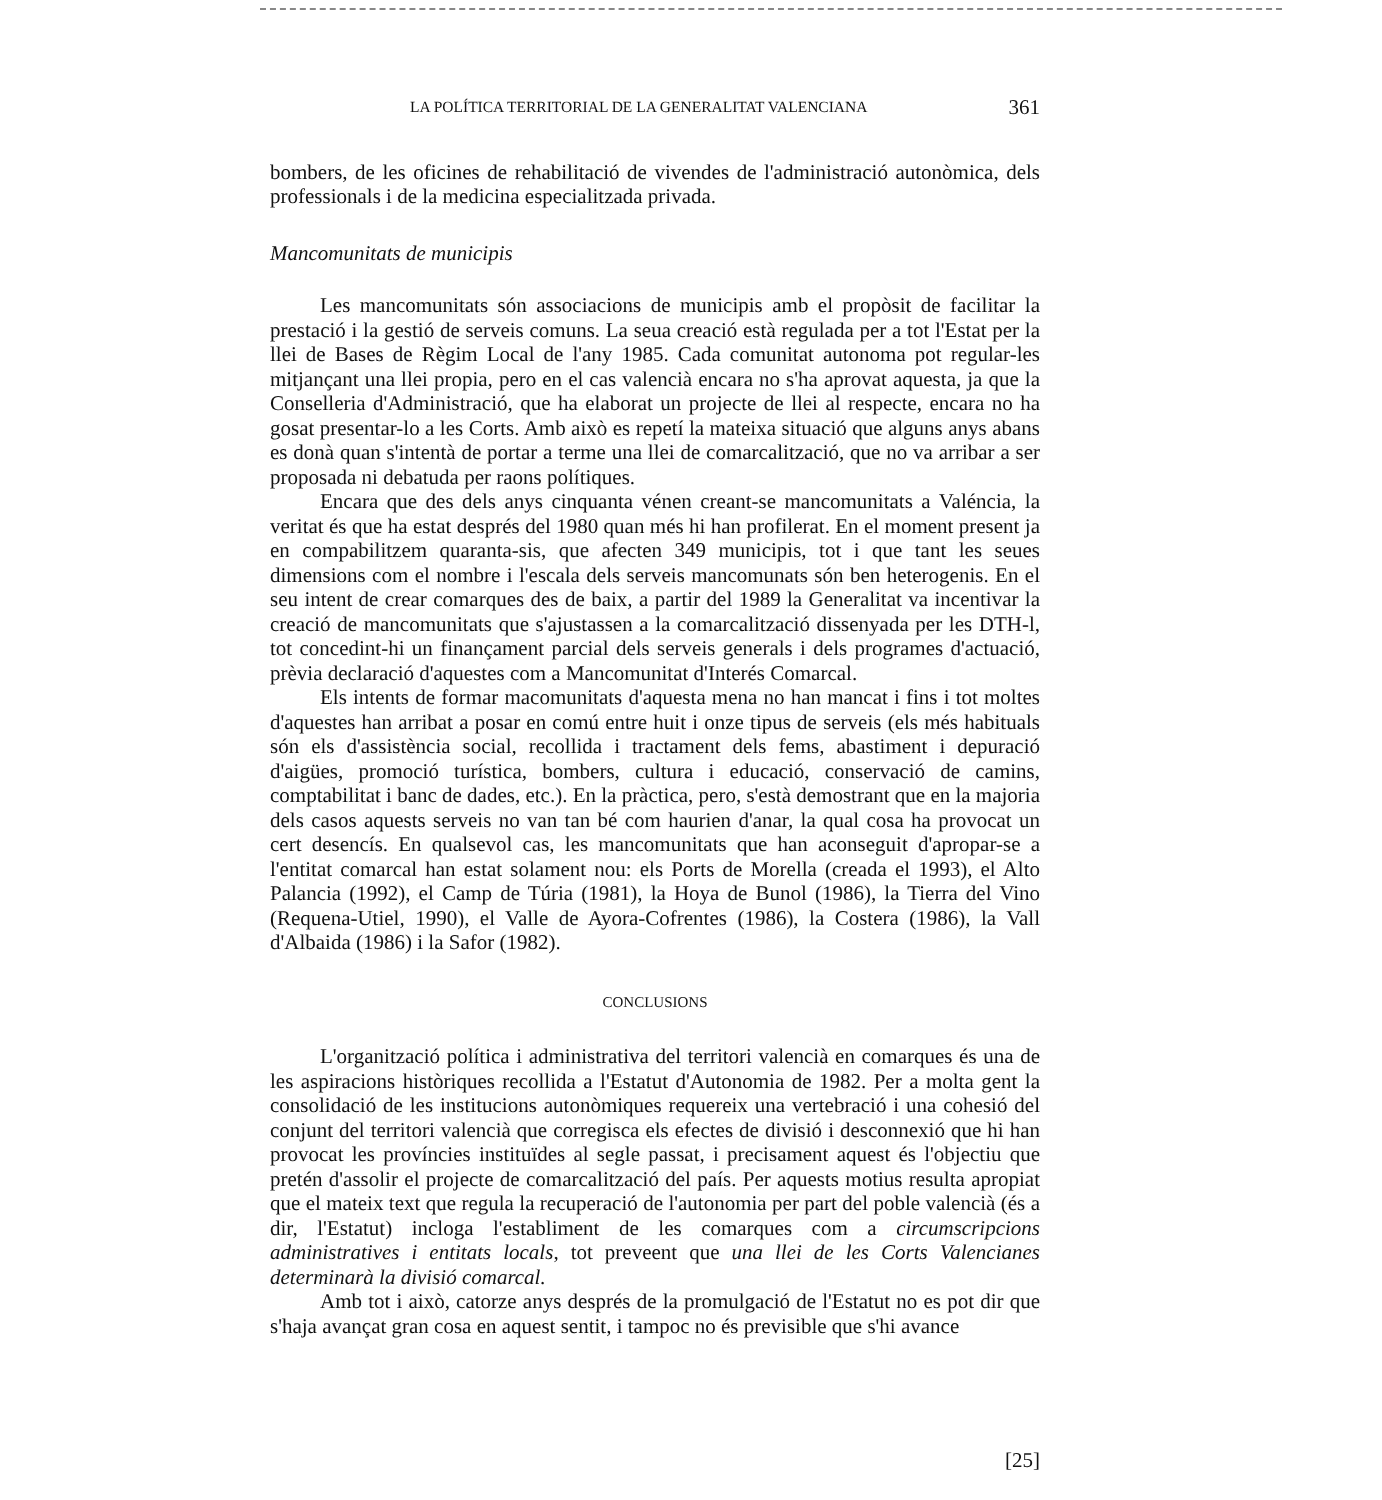LA POLÍTICA TERRITORIAL DE LA GENERALITAT VALENCIANA 361
bombers, de les oficines de rehabilitació de vivendes de l'administració autonòmica, dels professionals i de la medicina especialitzada privada.
Mancomunitats de municipis
Les mancomunitats són associacions de municipis amb el propòsit de facilitar la prestació i la gestió de serveis comuns. La seua creació està regulada per a tot l'Estat per la llei de Bases de Règim Local de l'any 1985. Cada comunitat autonoma pot regular-les mitjançant una llei propia, pero en el cas valencià encara no s'ha aprovat aquesta, ja que la Conselleria d'Administració, que ha elaborat un projecte de llei al respecte, encara no ha gosat presentar-lo a les Corts. Amb això es repetí la mateixa situació que alguns anys abans es donà quan s'intentà de portar a terme una llei de comarcalització, que no va arribar a ser proposada ni debatuda per raons polítiques.
Encara que des dels anys cinquanta vénen creant-se mancomunitats a Valéncia, la veritat és que ha estat després del 1980 quan més hi han profilerat. En el moment present ja en compabilitzem quaranta-sis, que afecten 349 municipis, tot i que tant les seues dimensions com el nombre i l'escala dels serveis mancomunats són ben heterogenis. En el seu intent de crear comarques des de baix, a partir del 1989 la Generalitat va incentivar la creació de mancomunitats que s'ajustassen a la comarcalització dissenyada per les DTH-l, tot concedint-hi un finançament parcial dels serveis generals i dels programes d'actuació, prèvia declaració d'aquestes com a Mancomunitat d'Interés Comarcal.
Els intents de formar macomunitats d'aquesta mena no han mancat i fins i tot moltes d'aquestes han arribat a posar en comú entre huit i onze tipus de serveis (els més habituals són els d'assistència social, recollida i tractament dels fems, abastiment i depuració d'aigües, promoció turística, bombers, cultura i educació, conservació de camins, comptabilitat i banc de dades, etc.). En la pràctica, pero, s'està demostrant que en la majoria dels casos aquests serveis no van tan bé com haurien d'anar, la qual cosa ha provocat un cert desencís. En qualsevol cas, les mancomunitats que han aconseguit d'apropar-se a l'entitat comarcal han estat solament nou: els Ports de Morella (creada el 1993), el Alto Palancia (1992), el Camp de Túria (1981), la Hoya de Bunol (1986), la Tierra del Vino (Requena-Utiel, 1990), el Valle de Ayora-Cofrentes (1986), la Costera (1986), la Vall d'Albaida (1986) i la Safor (1982).
CONCLUSIONS
L'organització política i administrativa del territori valencià en comarques és una de les aspiracions històriques recollida a l'Estatut d'Autonomia de 1982. Per a molta gent la consolidació de les institucions autonòmiques requereix una vertebració i una cohesió del conjunt del territori valencià que corregisca els efectes de divisió i desconnexió que hi han provocat les províncies instituïdes al segle passat, i precisament aquest és l'objectiu que pretén d'assolir el projecte de comarcalització del país. Per aquests motius resulta apropiat que el mateix text que regula la recuperació de l'autonomia per part del poble valencià (és a dir, l'Estatut) incloga l'establiment de les comarques com a circumscripcions administratives i entitats locals, tot preveent que una llei de les Corts Valencianes determinarà la divisió comarcal.
Amb tot i això, catorze anys després de la promulgació de l'Estatut no es pot dir que s'haja avançat gran cosa en aquest sentit, i tampoc no és previsible que s'hi avance
[25]